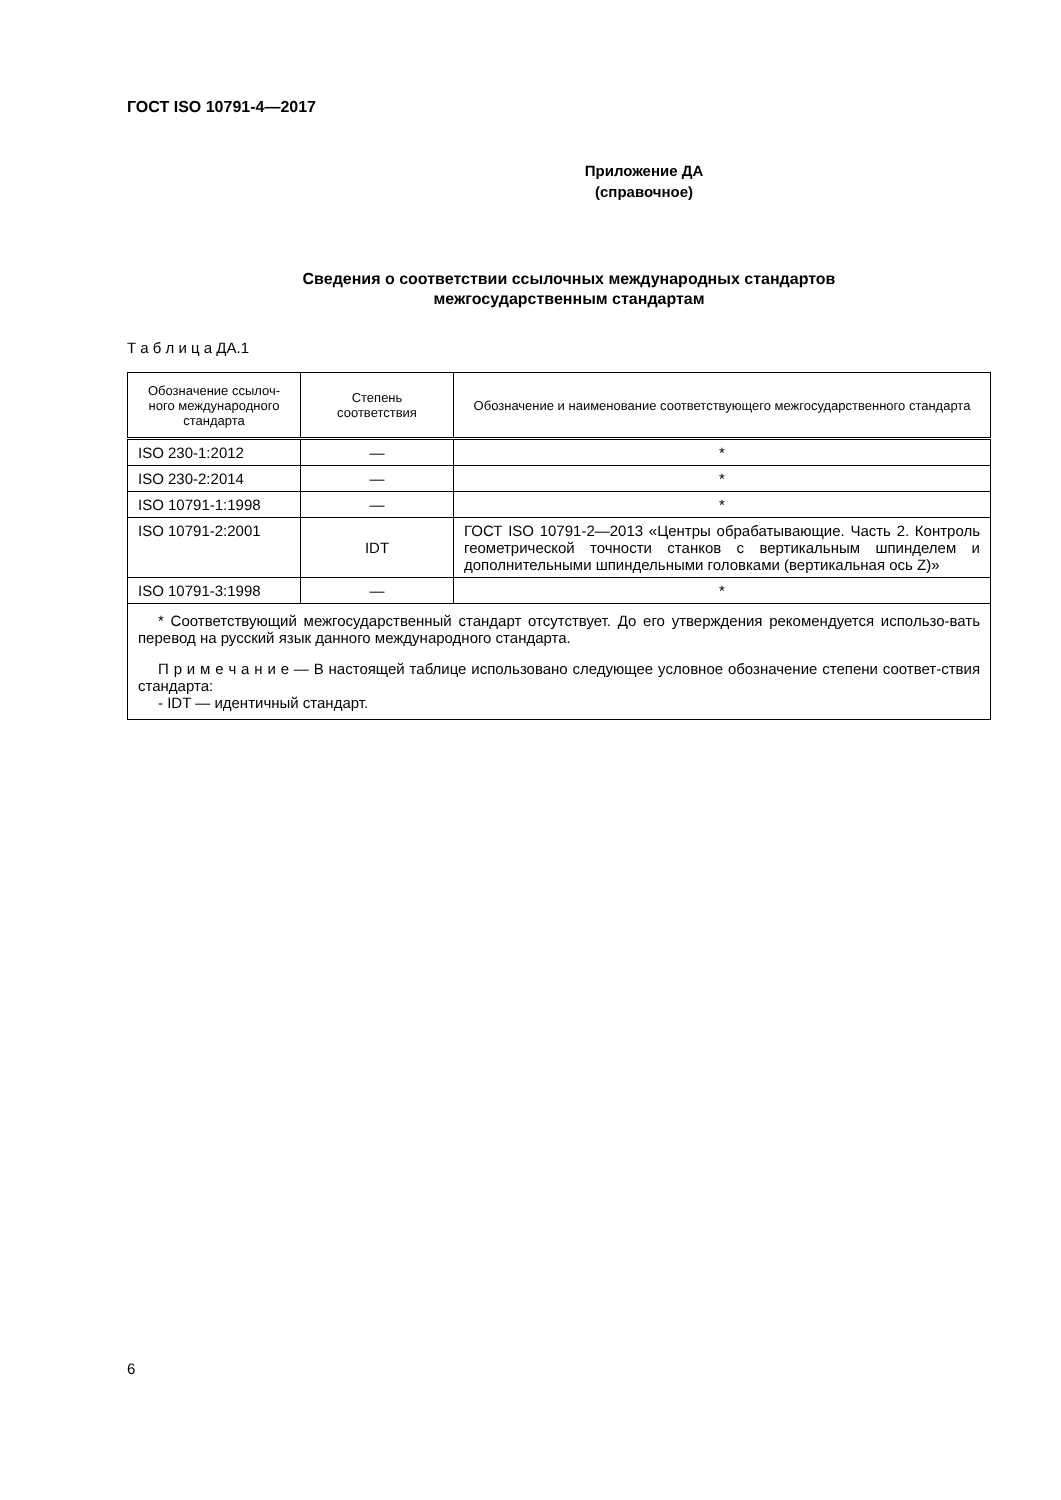ГОСТ ISO 10791-4—2017
Приложение ДА
(справочное)
Сведения о соответствии ссылочных международных стандартов
межгосударственным стандартам
Т а б л и ц а ДА.1
| Обозначение ссылоч-ного международного стандарта | Степень соответствия | Обозначение и наименование соответствующего межгосударственного стандарта |
| --- | --- | --- |
| ISO 230-1:2012 | — | * |
| ISO 230-2:2014 | — | * |
| ISO 10791-1:1998 | — | * |
| ISO 10791-2:2001 | IDT | ГОСТ ISO 10791-2—2013 «Центры обрабатывающие. Часть 2. Контроль геометрической точности станков с вертикальным шпинделем и дополнительными шпиндельными головками (вертикальная ось Z)» |
| ISO 10791-3:1998 | — | * |
| * Соответствующий межгосударственный стандарт отсутствует. До его утверждения рекомендуется использо-вать перевод на русский язык данного международного стандарта. П р и м е ч а н и е — В настоящей таблице использовано следующее условное обозначение степени соответ-ствия стандарта: - IDT — идентичный стандарт. | | |
6